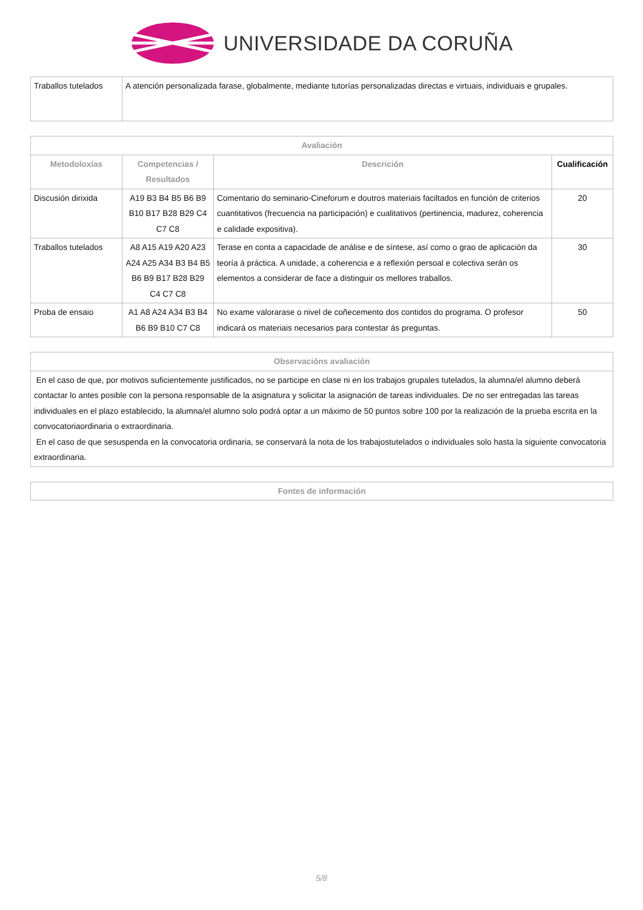UNIVERSIDADE DA CORUÑA
| Traballos tutelados | A atención personalizada farase, globalmente, mediante tutorías personalizadas directas e virtuais, individuais e grupales. |
| Avaliación | | | |
| --- | --- | --- | --- |
| Metodoloxías | Competencias / Resultados | Descrición | Cualificación |
| Discusión dirixida | A19 B3 B4 B5 B6 B9 B10 B17 B28 B29 C4 C7 C8 | Comentario do seminario-Cineforum e doutros materiais faciltados en función de criterios cuantitativos (frecuencia na participación) e cualitativos (pertinencia, madurez, coherencia e calidade expositiva). | 20 |
| Traballos tutelados | A8 A15 A19 A20 A23 A24 A25 A34 B3 B4 B5 B6 B9 B17 B28 B29 C4 C7 C8 | Terase en conta a capacidade de análise e de síntese, así como o grao de aplicación da teoría á práctica. A unidade, a coherencia e a reflexión persoal e colectiva serán os elementos a considerar de face a distinguir os mellores traballos. | 30 |
| Proba de ensaio | A1 A8 A24 A34 B3 B4 B6 B9 B10 C7 C8 | No exame valorarase o nivel de coñecemento dos contidos do programa. O profesor indicará os materiais necesarios para contestar ás preguntas. | 50 |
| Observacións avaliación |
| --- |
| En el caso de que, por motivos suficientemente justificados, no se participe en clase ni en los trabajos grupales tutelados, la alumna/el alumno deberá contactar lo antes posible con la persona responsable de la asignatura y solicitar la asignación de tareas individuales. De no ser entregadas las tareas individuales en el plazo establecido, la alumna/el alumno solo podrá optar a un máximo de 50 puntos sobre 100 por la realización de la prueba escrita en la convocatoriaordinaria o extraordinaria. En el caso de que sesuspenda en la convocatoria ordinaria, se conservará la nota de los trabajostutelados o individuales solo hasta la siguiente convocatoria extraordinaria. |
| Fontes de información |
| --- |
5/8